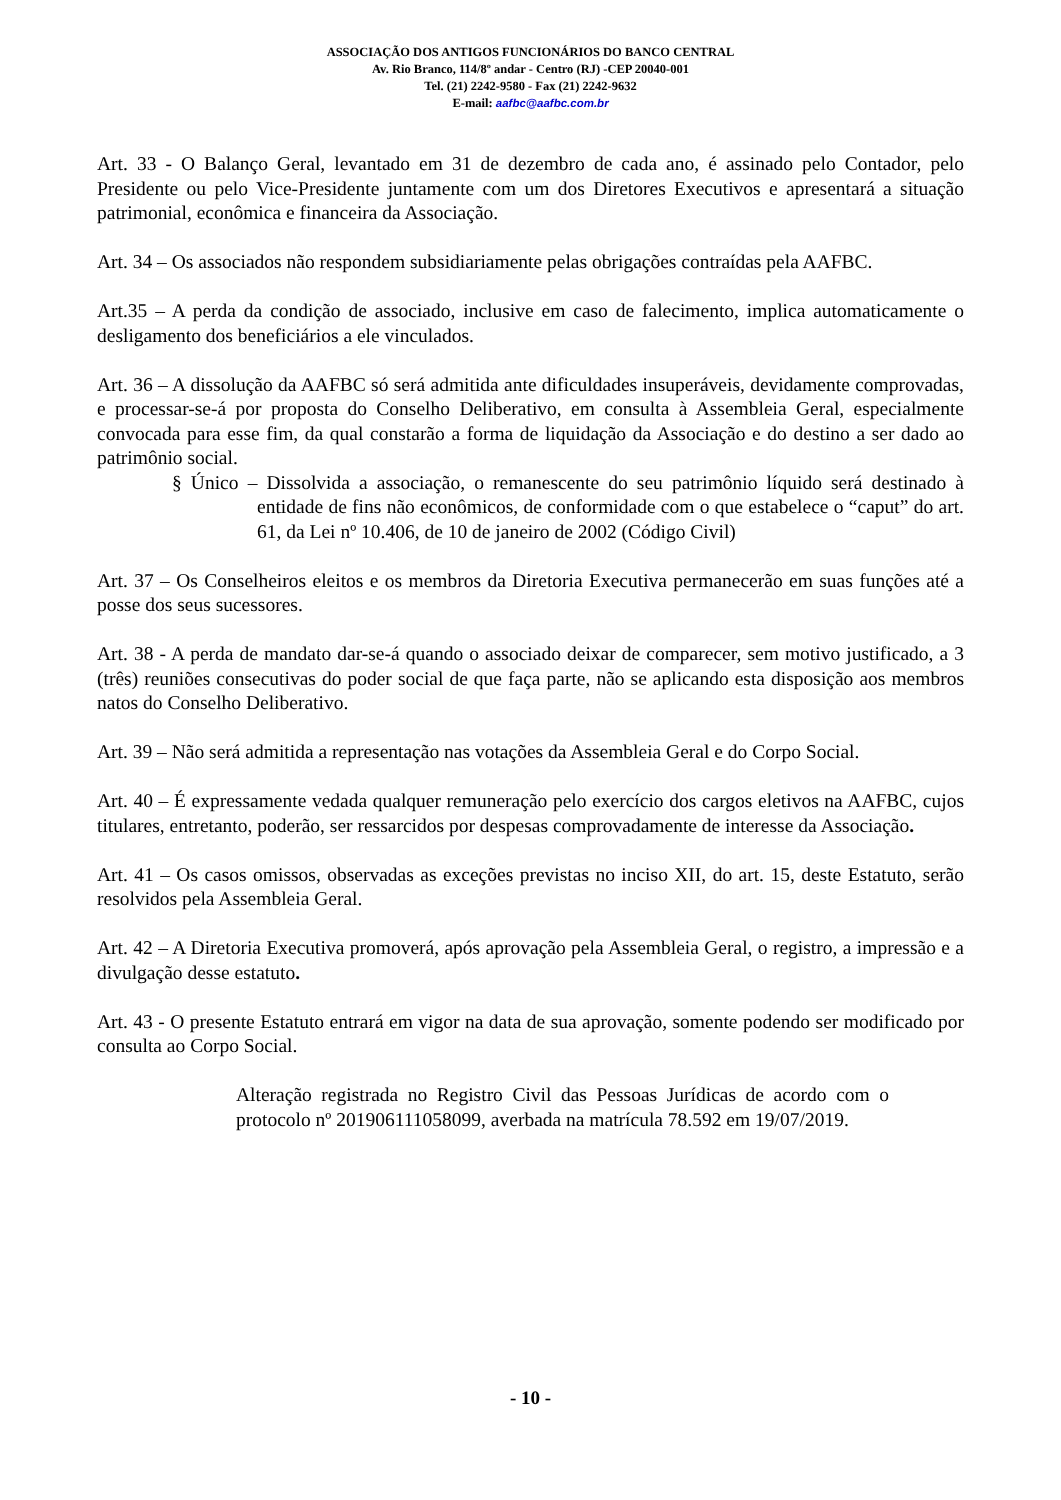ASSOCIAÇÃO DOS ANTIGOS FUNCIONÁRIOS DO BANCO CENTRAL
Av. Rio Branco, 114/8º andar - Centro (RJ) -CEP 20040-001
Tel. (21) 2242-9580 - Fax (21) 2242-9632
E-mail: aafbc@aafbc.com.br
Art. 33 - O Balanço Geral, levantado em 31 de dezembro de cada ano, é assinado pelo Contador, pelo Presidente ou pelo Vice-Presidente juntamente com um dos Diretores Executivos e apresentará a situação patrimonial, econômica e financeira da Associação.
Art. 34 – Os associados não respondem subsidiariamente pelas obrigações contraídas pela AAFBC.
Art.35 – A perda da condição de associado, inclusive em caso de falecimento, implica automaticamente o desligamento dos beneficiários a ele vinculados.
Art. 36 – A dissolução da AAFBC só será admitida ante dificuldades insuperáveis, devidamente comprovadas, e processar-se-á por proposta do Conselho Deliberativo, em consulta à Assembleia Geral, especialmente convocada para esse fim, da qual constarão a forma de liquidação da Associação e do destino a ser dado ao patrimônio social.
§ Único – Dissolvida a associação, o remanescente do seu patrimônio líquido será destinado à entidade de fins não econômicos, de conformidade com o que estabelece o “caput” do art. 61, da Lei nº 10.406, de 10 de janeiro de 2002 (Código Civil)
Art. 37 – Os Conselheiros eleitos e os membros da Diretoria Executiva permanecerão em suas funções até a posse dos seus sucessores.
Art. 38 - A perda de mandato dar-se-á quando o associado deixar de comparecer, sem motivo justificado, a 3 (três) reuniões consecutivas do poder social de que faça parte, não se aplicando esta disposição aos membros natos do Conselho Deliberativo.
Art. 39 – Não será admitida a representação nas votações da Assembleia Geral e do Corpo Social.
Art. 40 – É expressamente vedada qualquer remuneração pelo exercício dos cargos eletivos na AAFBC, cujos titulares, entretanto, poderão, ser ressarcidos por despesas comprovadamente de interesse da Associação.
Art. 41 – Os casos omissos, observadas as exceções previstas no inciso XII, do art. 15, deste Estatuto, serão resolvidos pela Assembleia Geral.
Art. 42 – A Diretoria Executiva promoverá, após aprovação pela Assembleia Geral, o registro, a impressão e a divulgação desse estatuto.
Art. 43 - O presente Estatuto entrará em vigor na data de sua aprovação, somente podendo ser modificado por consulta ao Corpo Social.
Alteração registrada no Registro Civil das Pessoas Jurídicas de acordo com o protocolo nº 201906111058099, averbada na matrícula 78.592 em 19/07/2019.
- 10 -